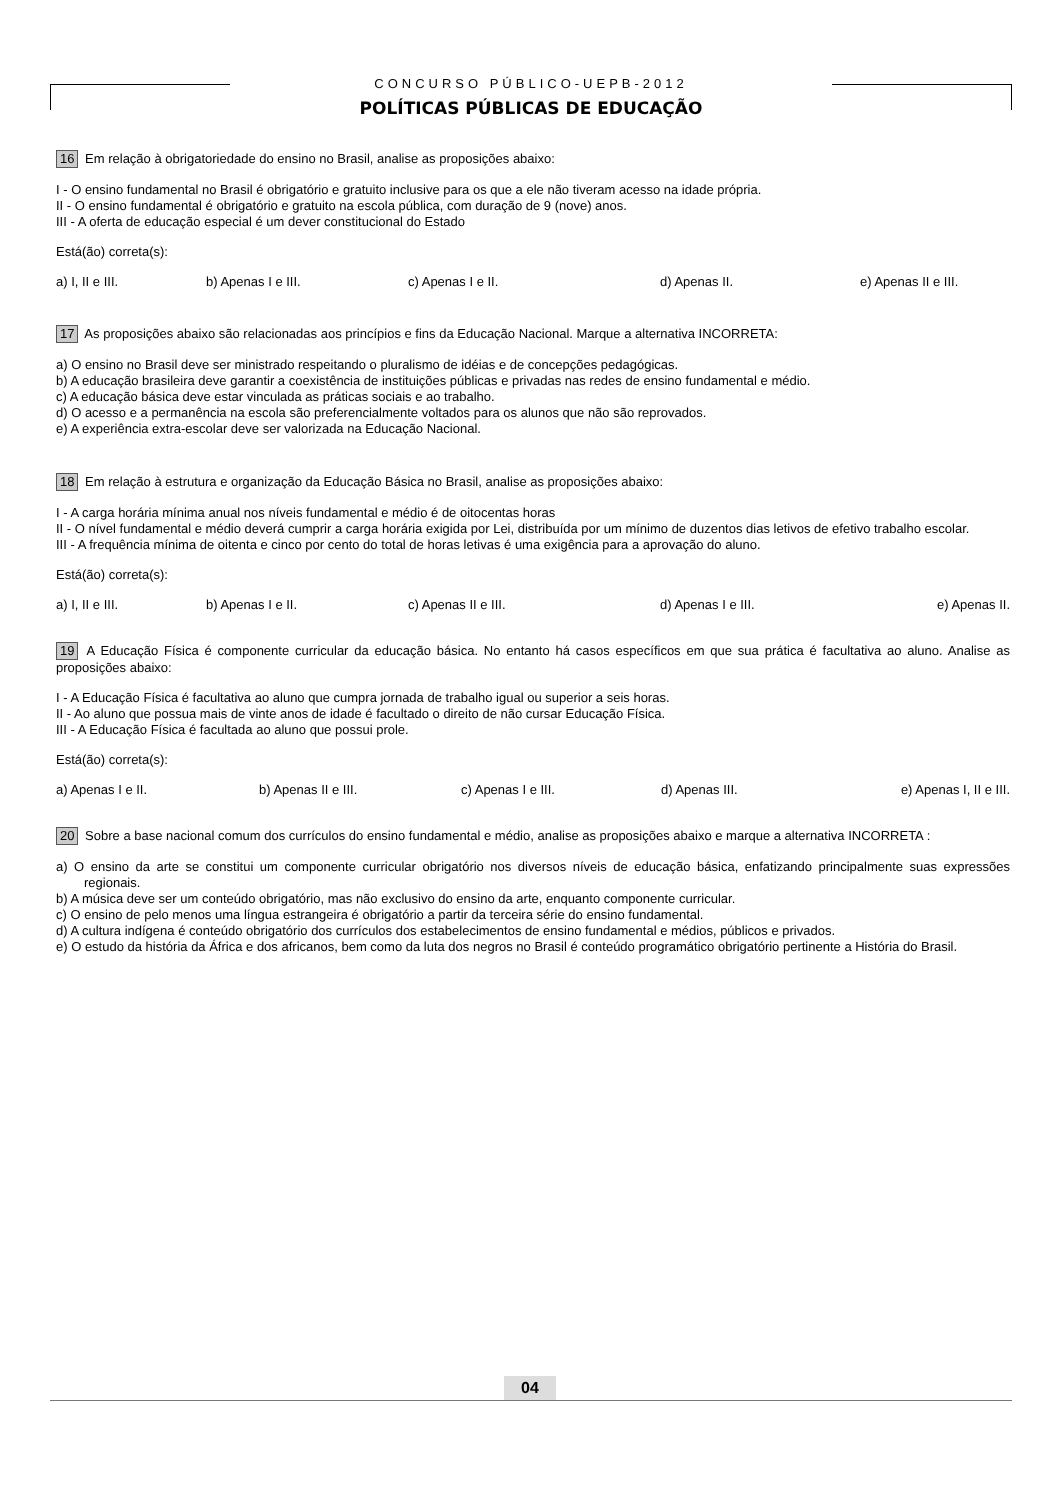CONCURSO PÚBLICO-UEPB-2012
POLÍTICAS PÚBLICAS DE EDUCAÇÃO
16 Em relação à obrigatoriedade do ensino no Brasil, analise as proposições abaixo:
I - O ensino fundamental no Brasil é obrigatório e gratuito inclusive para os que a ele não tiveram acesso na idade própria.
II - O ensino fundamental é obrigatório e gratuito na escola pública, com duração de 9 (nove) anos.
III - A oferta de educação especial é um dever constitucional do Estado
Está(ão) correta(s):
a) I, II e III. b) Apenas I e III. c) Apenas I e II. d) Apenas II. e) Apenas II e III.
17 As proposições abaixo são relacionadas aos princípios e fins da Educação Nacional. Marque a alternativa INCORRETA:
a) O ensino no Brasil deve ser ministrado respeitando o pluralismo de idéias e de concepções pedagógicas.
b) A educação brasileira deve garantir a coexistência de instituições públicas e privadas nas redes de ensino fundamental e médio.
c) A educação básica deve estar vinculada as práticas sociais e ao trabalho.
d) O acesso e a permanência na escola são preferencialmente voltados para os alunos que não são reprovados.
e) A experiência extra-escolar deve ser valorizada na Educação Nacional.
18 Em relação à estrutura e organização da Educação Básica no Brasil, analise as proposições abaixo:
I - A carga horária mínima anual nos níveis fundamental e médio é de oitocentas horas
II - O nível fundamental e médio deverá cumprir a carga horária exigida por Lei, distribuída por um mínimo de duzentos dias letivos de efetivo trabalho escolar.
III - A frequência mínima de oitenta e cinco por cento do total de horas letivas é uma exigência para a aprovação do aluno.
Está(ão) correta(s):
a) I, II e III. b) Apenas I e II. c) Apenas II e III. d) Apenas I e III. e) Apenas II.
19 A Educação Física é componente curricular da educação básica. No entanto há casos específicos em que sua prática é facultativa ao aluno. Analise as proposições abaixo:
I - A Educação Física é facultativa ao aluno que cumpra jornada de trabalho igual ou superior a seis horas.
II - Ao aluno que possua mais de vinte anos de idade é facultado o direito de não cursar Educação Física.
III - A Educação Física é facultada ao aluno que possui prole.
Está(ão) correta(s):
a) Apenas I e II. b) Apenas II e III. c) Apenas I e III. d) Apenas III. e) Apenas I, II e III.
20 Sobre a base nacional comum dos currículos do ensino fundamental e médio, analise as proposições abaixo e marque a alternativa INCORRETA :
a) O ensino da arte se constitui um componente curricular obrigatório nos diversos níveis de educação básica, enfatizando principalmente suas expressões regionais.
b) A música deve ser um conteúdo obrigatório, mas não exclusivo do ensino da arte, enquanto componente curricular.
c) O ensino de pelo menos uma língua estrangeira é obrigatório a partir da terceira série do ensino fundamental.
d) A cultura indígena é conteúdo obrigatório dos currículos dos estabelecimentos de ensino fundamental e médios, públicos e privados.
e) O estudo da história da África e dos africanos, bem como da luta dos negros no Brasil é conteúdo programático obrigatório pertinente a História do Brasil.
04